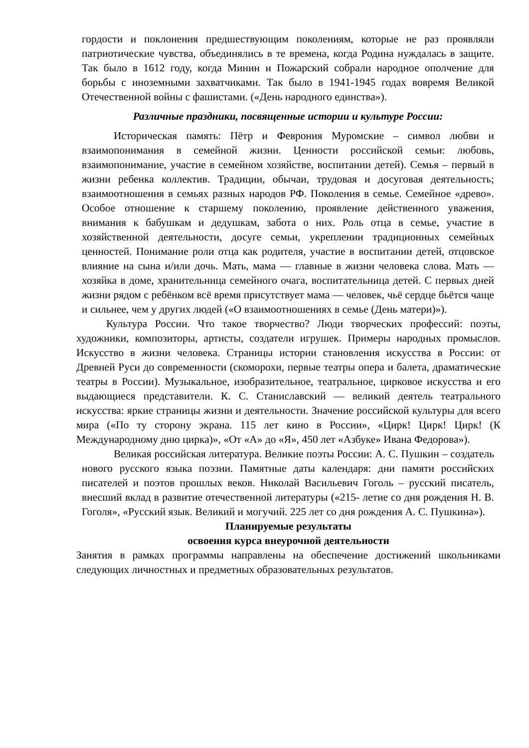гордости и поклонения предшествующим поколениям, которые не раз проявляли патриотические чувства, объединялись в те времена, когда Родина нуждалась в защите. Так было в 1612 году, когда Минин и Пожарский собрали народное ополчение для борьбы с иноземными захватчиками. Так было в 1941-1945 годах вовремя Великой Отечественной войны с фашистами. («День народного единства»).
Различные праздники, посвященные истории и культуре России:
Историческая память: Пётр и Феврония Муромские – символ любви и взаимопонимания в семейной жизни. Ценности российской семьи: любовь, взаимопонимание, участие в семейном хозяйстве, воспитании детей). Семья – первый в жизни ребенка коллектив. Традиции, обычаи, трудовая и досуговая деятельность; взаимоотношения в семьях разных народов РФ. Поколения в семье. Семейное «древо». Особое отношение к старшему поколению, проявление действенного уважения, внимания к бабушкам и дедушкам, забота о них. Роль отца в семье, участие в хозяйственной деятельности, досуге семьи, укреплении традиционных семейных ценностей. Понимание роли отца как родителя, участие в воспитании детей, отцовское влияние на сына и/или дочь. Мать, мама — главные в жизни человека слова. Мать — хозяйка в доме, хранительница семейного очага, воспитательница детей. С первых дней жизни рядом с ребёнком всё время присутствует мама — человек, чьё сердце бьётся чаще и сильнее, чем у других людей («О взаимоотношениях в семье (День матери)»).
Культура России. Что такое творчество? Люди творческих профессий: поэты, художники, композиторы, артисты, создатели игрушек. Примеры народных промыслов. Искусство в жизни человека. Страницы истории становления искусства в России: от Древней Руси до современности (скоморохи, первые театры опера и балета, драматические театры в России). Музыкальное, изобразительное, театральное, цирковое искусства и его выдающиеся представители. К. С. Станиславский — великий деятель театрального искусства: яркие страницы жизни и деятельности. Значение российской культуры для всего мира («По ту сторону экрана. 115 лет кино в России», «Цирк! Цирк! Цирк! (К Международному дню цирка)», «От «А» до «Я», 450 лет «Азбуке» Ивана Федорова»).
Великая российская литература. Великие поэты России: А. С. Пушкин – создатель нового русского языка поэзии. Памятные даты календаря: дни памяти российских писателей и поэтов прошлых веков. Николай Васильевич Гоголь – русский писатель, внесший вклад в развитие отечественной литературы («215- летие со дня рождения Н. В. Гоголя», «Русский язык. Великий и могучий. 225 лет со дня рождения А. С. Пушкина»).
Планируемые результаты
освоения курса внеурочной деятельности
Занятия в рамках программы направлены на обеспечение достижений школьниками следующих личностных и предметных образовательных результатов.